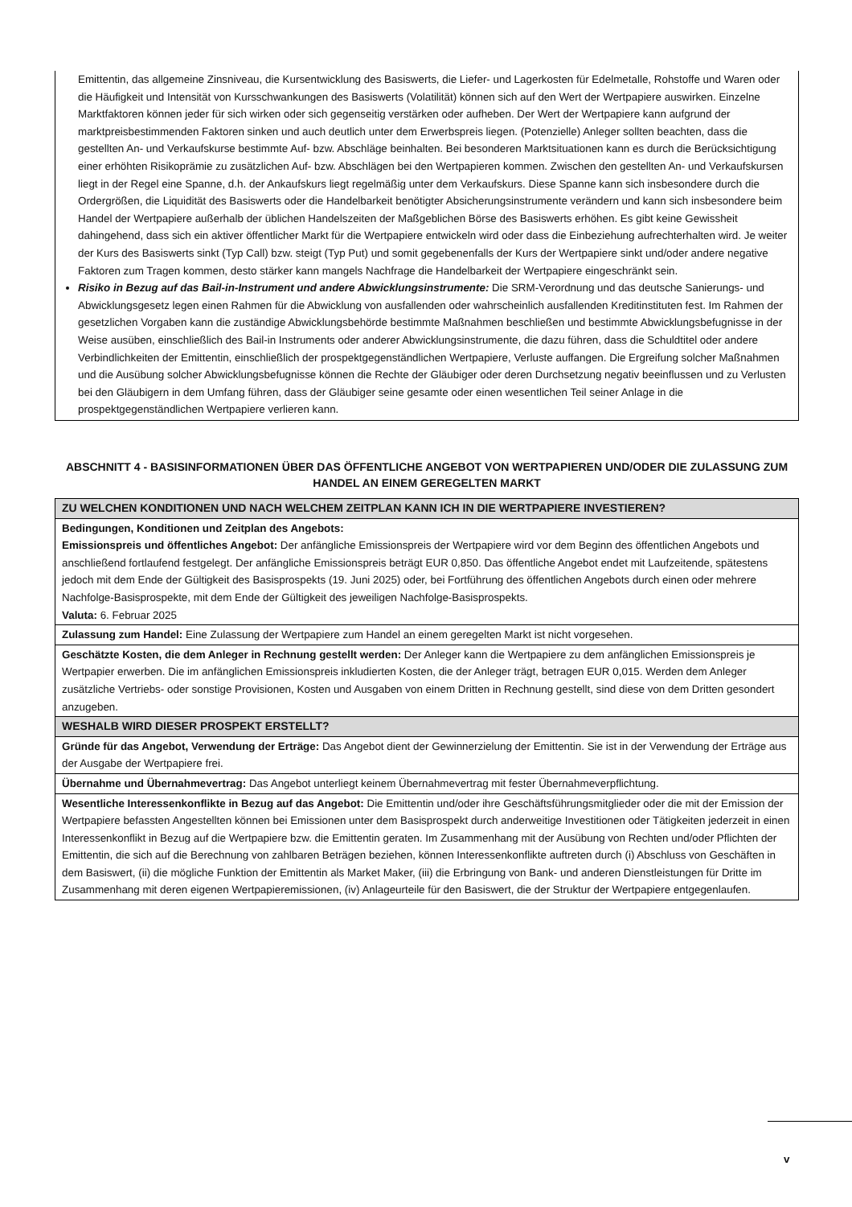Emittentin, das allgemeine Zinsniveau, die Kursentwicklung des Basiswerts, die Liefer- und Lagerkosten für Edelmetalle, Rohstoffe und Waren oder die Häufigkeit und Intensität von Kursschwankungen des Basiswerts (Volatilität) können sich auf den Wert der Wertpapiere auswirken. Einzelne Marktfaktoren können jeder für sich wirken oder sich gegenseitig verstärken oder aufheben. Der Wert der Wertpapiere kann aufgrund der marktpreisbestimmenden Faktoren sinken und auch deutlich unter dem Erwerbspreis liegen. (Potenzielle) Anleger sollten beachten, dass die gestellten An- und Verkaufskurse bestimmte Auf- bzw. Abschläge beinhalten. Bei besonderen Marktsituationen kann es durch die Berücksichtigung einer erhöhten Risikoprämie zu zusätzlichen Auf- bzw. Abschlägen bei den Wertpapieren kommen. Zwischen den gestellten An- und Verkaufskursen liegt in der Regel eine Spanne, d.h. der Ankaufskurs liegt regelmäßig unter dem Verkaufskurs. Diese Spanne kann sich insbesondere durch die Ordergrößen, die Liquidität des Basiswerts oder die Handelbarkeit benötigter Absicherungsinstrumente verändern und kann sich insbesondere beim Handel der Wertpapiere außerhalb der üblichen Handelszeiten der Maßgeblichen Börse des Basiswerts erhöhen. Es gibt keine Gewissheit dahingehend, dass sich ein aktiver öffentlicher Markt für die Wertpapiere entwickeln wird oder dass die Einbeziehung aufrechterhalten wird. Je weiter der Kurs des Basiswerts sinkt (Typ Call) bzw. steigt (Typ Put) und somit gegebenenfalls der Kurs der Wertpapiere sinkt und/oder andere negative Faktoren zum Tragen kommen, desto stärker kann mangels Nachfrage die Handelbarkeit der Wertpapiere eingeschränkt sein.
Risiko in Bezug auf das Bail-in-Instrument und andere Abwicklungsinstrumente: Die SRM-Verordnung und das deutsche Sanierungs- und Abwicklungsgesetz legen einen Rahmen für die Abwicklung von ausfallenden oder wahrscheinlich ausfallenden Kreditinstituten fest. Im Rahmen der gesetzlichen Vorgaben kann die zuständige Abwicklungsbehörde bestimmte Maßnahmen beschließen und bestimmte Abwicklungsbefugnisse in der Weise ausüben, einschließlich des Bail-in Instruments oder anderer Abwicklungsinstrumente, die dazu führen, dass die Schuldtitel oder andere Verbindlichkeiten der Emittentin, einschließlich der prospektgegenständlichen Wertpapiere, Verluste auffangen. Die Ergreifung solcher Maßnahmen und die Ausübung solcher Abwicklungsbefugnisse können die Rechte der Gläubiger oder deren Durchsetzung negativ beeinflussen und zu Verlusten bei den Gläubigern in dem Umfang führen, dass der Gläubiger seine gesamte oder einen wesentlichen Teil seiner Anlage in die prospektgegenständlichen Wertpapiere verlieren kann.
ABSCHNITT 4 - BASISINFORMATIONEN ÜBER DAS ÖFFENTLICHE ANGEBOT VON WERTPAPIEREN UND/ODER DIE ZULASSUNG ZUM HANDEL AN EINEM GEREGELTEN MARKT
| ZU WELCHEN KONDITIONEN UND NACH WELCHEM ZEITPLAN KANN ICH IN DIE WERTPAPIERE INVESTIEREN? |
| Bedingungen, Konditionen und Zeitplan des Angebots: Emissionspreis und öffentliches Angebot: Der anfängliche Emissionspreis der Wertpapiere wird vor dem Beginn des öffentlichen Angebots und anschließend fortlaufend festgelegt. Der anfängliche Emissionspreis beträgt EUR 0,850. Das öffentliche Angebot endet mit Laufzeitende, spätestens jedoch mit dem Ende der Gültigkeit des Basisprospekts (19. Juni 2025) oder, bei Fortführung des öffentlichen Angebots durch einen oder mehrere Nachfolge-Basisprospekte, mit dem Ende der Gültigkeit des jeweiligen Nachfolge-Basisprospekts. Valuta: 6. Februar 2025 |
| Zulassung zum Handel: Eine Zulassung der Wertpapiere zum Handel an einem geregelten Markt ist nicht vorgesehen. |
| Geschätzte Kosten, die dem Anleger in Rechnung gestellt werden: Der Anleger kann die Wertpapiere zu dem anfänglichen Emissionspreis je Wertpapier erwerben. Die im anfänglichen Emissionspreis inkludierten Kosten, die der Anleger trägt, betragen EUR 0,015. Werden dem Anleger zusätzliche Vertriebs- oder sonstige Provisionen, Kosten und Ausgaben von einem Dritten in Rechnung gestellt, sind diese von dem Dritten gesondert anzugeben. |
| WESHALB WIRD DIESER PROSPEKT ERSTELLT? |
| Gründe für das Angebot, Verwendung der Erträge: Das Angebot dient der Gewinnerzielung der Emittentin. Sie ist in der Verwendung der Erträge aus der Ausgabe der Wertpapiere frei. |
| Übernahme und Übernahmevertrag: Das Angebot unterliegt keinem Übernahmevertrag mit fester Übernahmeverpflichtung. |
| Wesentliche Interessenkonflikte in Bezug auf das Angebot: Die Emittentin und/oder ihre Geschäftsführungsmitglieder oder die mit der Emission der Wertpapiere befassten Angestellten können bei Emissionen unter dem Basisprospekt durch anderweitige Investitionen oder Tätigkeiten jederzeit in einen Interessenkonflikt in Bezug auf die Wertpapiere bzw. die Emittentin geraten. Im Zusammenhang mit der Ausübung von Rechten und/oder Pflichten der Emittentin, die sich auf die Berechnung von zahlbaren Beträgen beziehen, können Interessenkonflikte auftreten durch (i) Abschluss von Geschäften in dem Basiswert, (ii) die mögliche Funktion der Emittentin als Market Maker, (iii) die Erbringung von Bank- und anderen Dienstleistungen für Dritte im Zusammenhang mit deren eigenen Wertpapieremissionen, (iv) Anlageurteile für den Basiswert, die der Struktur der Wertpapiere entgegenlaufen. |
v